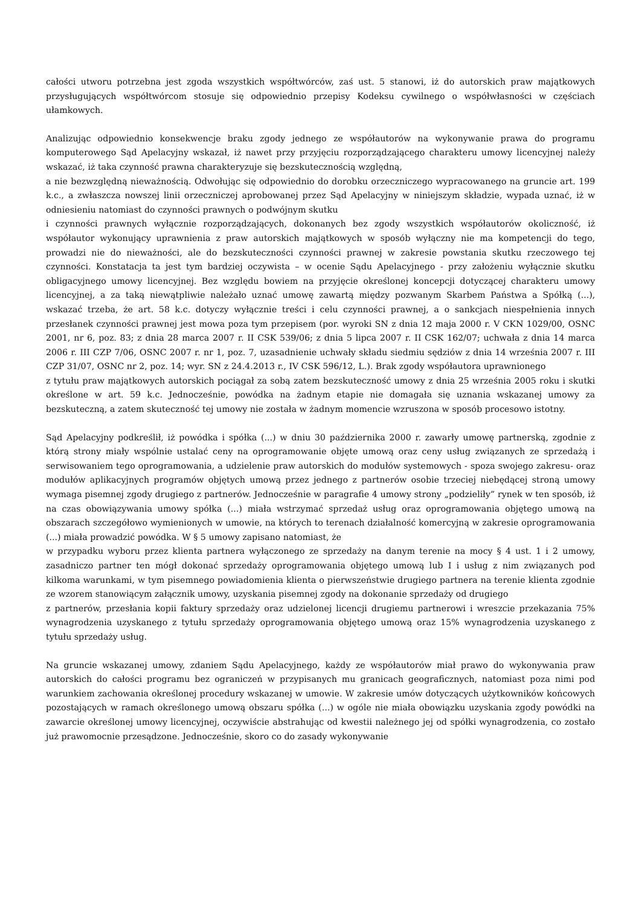całości utworu potrzebna jest zgoda wszystkich współtwórców, zaś ust. 5 stanowi, iż do autorskich praw majątkowych przysługujących współtwórcom stosuje się odpowiednio przepisy Kodeksu cywilnego o współwłasności w częściach ułamkowych.
Analizując odpowiednio konsekwencje braku zgody jednego ze współautorów na wykonywanie prawa do programu komputerowego Sąd Apelacyjny wskazał, iż nawet przy przyjęciu rozporządzającego charakteru umowy licencyjnej należy wskazać, iż taka czynność prawna charakteryzuje się bezskutecznością względną,
a nie bezwzględną nieważnością. Odwołując się odpowiednio do dorobku orzeczniczego wypracowanego na gruncie art. 199 k.c., a zwłaszcza nowszej linii orzeczniczej aprobowanej przez Sąd Apelacyjny w niniejszym składzie, wypada uznać, iż w odniesieniu natomiast do czynności prawnych o podwójnym skutku
i czynności prawnych wyłącznie rozporządzających, dokonanych bez zgody wszystkich współautorów okoliczność, iż współautor wykonujący uprawnienia z praw autorskich majątkowych w sposób wyłączny nie ma kompetencji do tego, prowadzi nie do nieważności, ale do bezskuteczności czynności prawnej w zakresie powstania skutku rzeczowego tej czynności. Konstatacja ta jest tym bardziej oczywista – w ocenie Sądu Apelacyjnego - przy założeniu wyłącznie skutku obligacyjnego umowy licencyjnej. Bez względu bowiem na przyjęcie określonej koncepcji dotyczącej charakteru umowy licencyjnej, a za taką niewątpliwie należało uznać umowę zawartą między pozwanym Skarbem Państwa a Spółką (...), wskazać trzeba, że art. 58 k.c. dotyczy wyłącznie treści i celu czynności prawnej, a o sankcjach niespełnienia innych przesłanek czynności prawnej jest mowa poza tym przepisem (por. wyroki SN z dnia 12 maja 2000 r. V CKN 1029/00, OSNC 2001, nr 6, poz. 83; z dnia 28 marca 2007 r. II CSK 539/06; z dnia 5 lipca 2007 r. II CSK 162/07; uchwała z dnia 14 marca 2006 r. III CZP 7/06, OSNC 2007 r. nr 1, poz. 7, uzasadnienie uchwały składu siedmiu sędziów z dnia 14 września 2007 r. III CZP 31/07, OSNC nr 2, poz. 14; wyr. SN z 24.4.2013 r., IV CSK 596/12, L.). Brak zgody współautora uprawnionego
z tytułu praw majątkowych autorskich pociągał za sobą zatem bezskuteczność umowy z dnia 25 września 2005 roku i skutki określone w art. 59 k.c. Jednocześnie, powódka na żadnym etapie nie domagała się uznania wskazanej umowy za bezskuteczną, a zatem skuteczność tej umowy nie została w żadnym momencie wzruszona w sposób procesowo istotny.
Sąd Apelacyjny podkreślił, iż powódka i spółka (...) w dniu 30 października 2000 r. zawarły umowę partnerską, zgodnie z którą strony miały wspólnie ustalać ceny na oprogramowanie objęte umową oraz ceny usług związanych ze sprzedażą i serwisowaniem tego oprogramowania, a udzielenie praw autorskich do modułów systemowych - spoza swojego zakresu- oraz modułów aplikacyjnych programów objętych umową przez jednego z partnerów osobie trzeciej niebędącej stroną umowy wymaga pisemnej zgody drugiego z partnerów. Jednocześnie w paragrafie 4 umowy strony „podzieliły” rynek w ten sposób, iż na czas obowiązywania umowy spółka (...) miała wstrzymać sprzedaż usług oraz oprogramowania objętego umową na obszarach szczegółowo wymienionych w umowie, na których to terenach działalność komercyjną w zakresie oprogramowania (...) miała prowadzić powódka. W § 5 umowy zapisano natomiast, że
w przypadku wyboru przez klienta partnera wyłączonego ze sprzedaży na danym terenie na mocy § 4 ust. 1 i 2 umowy, zasadniczo partner ten mógł dokonać sprzedaży oprogramowania objętego umową lub I i usług z nim związanych pod kilkoma warunkami, w tym pisemnego powiadomienia klienta o pierwszeństwie drugiego partnera na terenie klienta zgodnie ze wzorem stanowiącym załącznik umowy, uzyskania pisemnej zgody na dokonanie sprzedaży od drugiego
z partnerów, przesłania kopii faktury sprzedaży oraz udzielonej licencji drugiemu partnerowi i wreszcie przekazania 75% wynagrodzenia uzyskanego z tytułu sprzedaży oprogramowania objętego umową oraz 15% wynagrodzenia uzyskanego z tytułu sprzedaży usług.
Na gruncie wskazanej umowy, zdaniem Sądu Apelacyjnego, każdy ze współautorów miał prawo do wykonywania praw autorskich do całości programu bez ograniczeń w przypisanych mu granicach geograficznych, natomiast poza nimi pod warunkiem zachowania określonej procedury wskazanej w umowie. W zakresie umów dotyczących użytkowników końcowych pozostających w ramach określonego umową obszaru spółka (...) w ogóle nie miała obowiązku uzyskania zgody powódki na zawarcie określonej umowy licencyjnej, oczywiście abstrahując od kwestii należnego jej od spółki wynagrodzenia, co zostało już prawomocnie przesądzone. Jednocześnie, skoro co do zasady wykonywanie